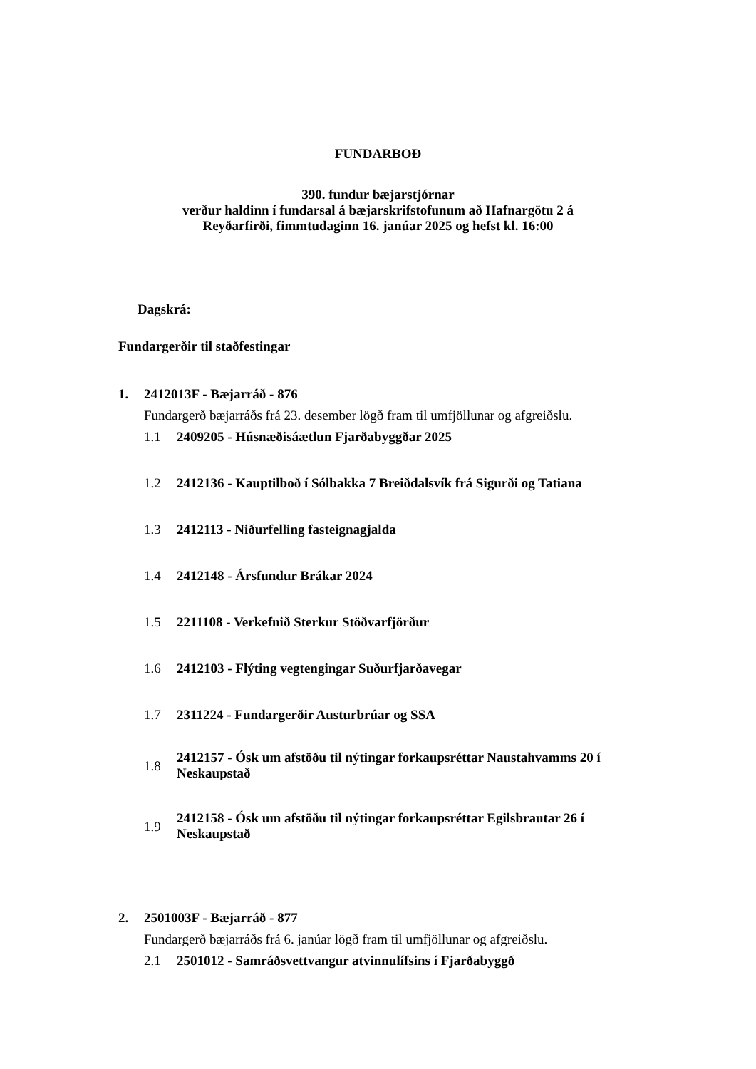FUNDARBOÐ
390. fundur bæjarstjórnar
verður haldinn í fundarsal á bæjarskrifstofunum að Hafnargötu 2 á
Reyðarfirði, fimmtudaginn 16. janúar 2025 og hefst kl. 16:00
Dagskrá:
Fundargerðir til staðfestingar
1. 2412013F - Bæjarráð - 876
Fundargerð bæjarráðs frá 23. desember lögð fram til umfjöllunar og afgreiðslu.
1.1 2409205 - Húsnæðisáætlun Fjarðabyggðar 2025
1.2 2412136 - Kauptilboð í Sólbakka 7 Breiðdalsvík frá Sigurði og Tatiana
1.3 2412113 - Niðurfelling fasteignagjalda
1.4 2412148 - Ársfundur Brákar 2024
1.5 2211108 - Verkefnið Sterkur Stöðvarfjörður
1.6 2412103 - Flýting vegtengingar Suðurfjarðavegar
1.7 2311224 - Fundargerðir Austurbrúar og SSA
1.8 2412157 - Ósk um afstöðu til nýtingar forkaupsréttar Naustahvamms 20 í Neskaupstað
1.9 2412158 - Ósk um afstöðu til nýtingar forkaupsréttar Egilsbrautar 26 í Neskaupstað
2. 2501003F - Bæjarráð - 877
Fundargerð bæjarráðs frá 6. janúar lögð fram til umfjöllunar og afgreiðslu.
2.1 2501012 - Samráðsvettvangur atvinnulífsins í Fjarðabyggð